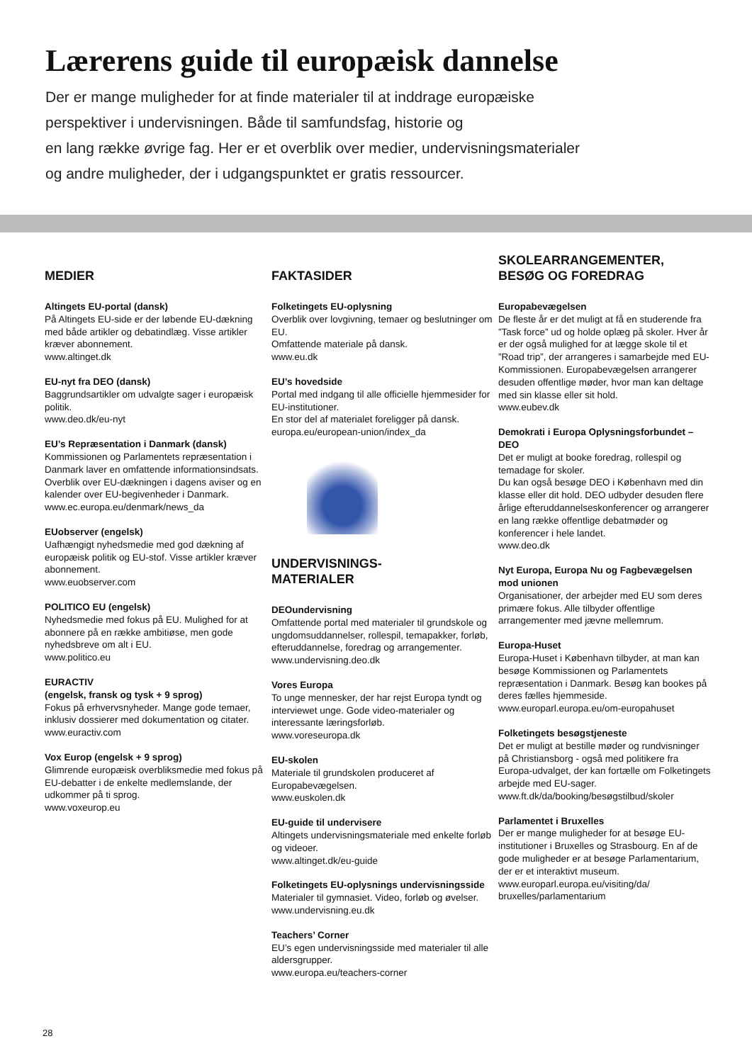Lærerens guide til europæisk dannelse
Der er mange muligheder for at finde materialer til at inddrage europæiske
perspektiver i undervisningen. Både til samfundsfag, historie og
en lang række øvrige fag. Her er et overblik over medier, undervisningsmaterialer
og andre muligheder, der i udgangspunktet er gratis ressourcer.
MEDIER
Altingets EU-portal (dansk)
På Altingets EU-side er der løbende EU-dækning med både artikler og debatindlæg. Visse artikler kræver abonnement.
www.altinget.dk
EU-nyt fra DEO (dansk)
Baggrundsartikler om udvalgte sager i europæisk politik.
www.deo.dk/eu-nyt
EU’s Repræsentation i Danmark (dansk)
Kommissionen og Parlamentets repræsentation i Danmark laver en omfattende informationsindsats. Overblik over EU-dækningen i dagens aviser og en kalender over EU-begivenheder i Danmark.
www.ec.europa.eu/denmark/news_da
EUobserver (engelsk)
Uafhængigt nyhedsmedie med god dækning af europæisk politik og EU-stof. Visse artikler kræver abonnement.
www.euobserver.com
POLITICO EU (engelsk)
Nyhedsmedie med fokus på EU. Mulighed for at abonnere på en række ambitiøse, men gode nyhedsbreve om alt i EU.
www.politico.eu
EURACTIV
(engelsk, fransk og tysk + 9 sprog)
Fokus på erhvervsnyheder. Mange gode temaer, inklusiv dossierer med dokumentation og citater.
www.euractiv.com
Vox Europ (engelsk + 9 sprog)
Glimrende europæisk overbliksmedie med fokus på EU-debatter i de enkelte medlemslande, der udkommer på ti sprog.
www.voxeurop.eu
FAKTASIDER
Folketingets EU-oplysning
Overblik over lovgivning, temaer og beslutninger om EU.
Omfattende materiale på dansk.
www.eu.dk
EU’s hovedside
Portal med indgang til alle officielle hjemmesider for EU-institutioner.
En stor del af materialet foreligger på dansk.
europa.eu/european-union/index_da
UNDERVISNINGS-
MATERIALER
DEOundervisning
Omfattende portal med materialer til grundskole og ungdomsuddannelser, rollespil, temapakker, forløb, efteruddannelse, foredrag og arrangementer.
www.undervisning.deo.dk
Vores Europa
To unge mennesker, der har rejst Europa tyndt og interviewet unge. Gode video-materialer og interessante læringsforløb.
www.voreseuropa.dk
EU-skolen
Materiale til grundskolen produceret af Europabevægelsen.
www.euskolen.dk
EU-guide til undervisere
Altingets undervisningsmateriale med enkelte forløb og videoer.
www.altinget.dk/eu-guide
Folketingets EU-oplysnings undervisningsside
Materialer til gymnasiet. Video, forløb og øvelser.
www.undervisning.eu.dk
Teachers’ Corner
EU’s egen undervisningsside med materialer til alle aldersgrupper.
www.europa.eu/teachers-corner
SKOLEARRANGEMENTER,
BESØG OG FOREDRAG
Europabevægelsen
De fleste år er det muligt at få en studerende fra ”Task force” ud og holde oplæg på skoler. Hver år er der også mulighed for at lægge skole til et ”Road trip”, der arrangeres i samarbejde med EU-Kommissionen. Europabevægelsen arrangerer desuden offentlige møder, hvor man kan deltage med sin klasse eller sit hold.
www.eubev.dk
Demokrati i Europa Oplysningsforbundet – DEO
Det er muligt at booke foredrag, rollespil og temadage for skoler.
Du kan også besøge DEO i København med din klasse eller dit hold. DEO udbyder desuden flere årlige efteruddannelseskonferencer og arrangerer en lang række offentlige debatmøder og konferencer i hele landet.
www.deo.dk
Nyt Europa, Europa Nu og Fagbevægelsen mod unionen
Organisationer, der arbejder med EU som deres primære fokus. Alle tilbyder offentlige arrangementer med jævne mellemrum.
Europa-Huset
Europa-Huset i København tilbyder, at man kan besøge Kommissionen og Parlamentets repræsentation i Danmark. Besøg kan bookes på deres fælles hjemmeside.
www.europarl.europa.eu/om-europahuset
Folketingets besøgstjeneste
Det er muligt at bestille møder og rundvisninger på Christiansborg - også med politikere fra Europa-udvalget, der kan fortælle om Folketingets arbejde med EU-sager.
www.ft.dk/da/booking/besøgstilbud/skoler
Parlamentet i Bruxelles
Der er mange muligheder for at besøge EU-institutioner i Bruxelles og Strasbourg. En af de gode muligheder er at besøge Parlamentarium, der er et interaktivt museum.
www.europarl.europa.eu/visiting/da/
bruxelles/parlamentarium
28